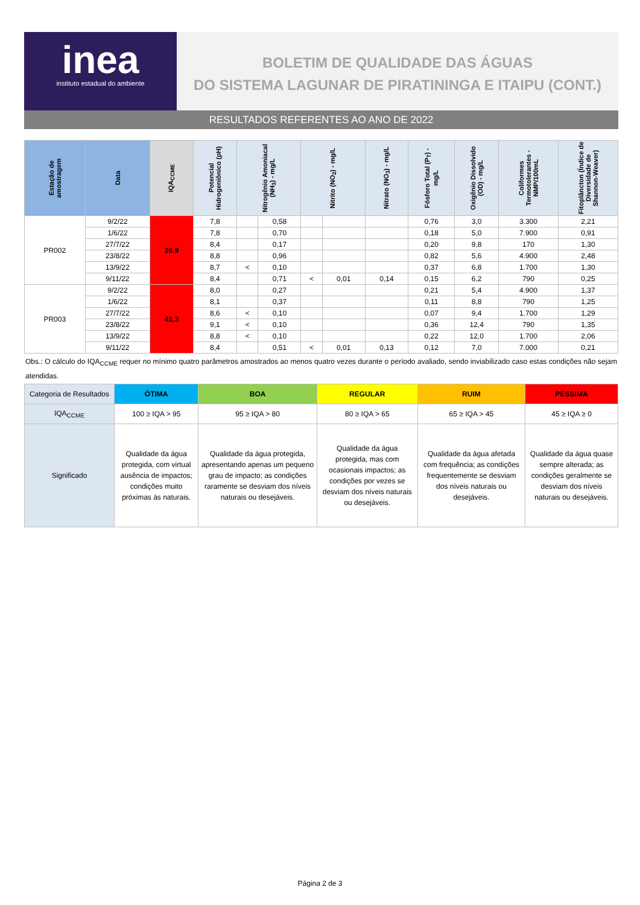inea
instituto estadual do ambiente
BOLETIM DE QUALIDADE DAS ÁGUAS
DO SISTEMA LAGUNAR DE PIRATININGA E ITAIPU (CONT.)
RESULTADOS REFERENTES AO ANO DE 2022
| Estação de amostragem | Data | IQA<sub>CCME</sub> | Potencial Hidrogeniônico (pH) | Nitrogênio Amoniacal (NH<sub>3</sub>) - mg/L | | Nitrito (NO<sub>2</sub>) - mg/L | | Nitrato (NO<sub>3</sub>) - mg/L | Fósforo Total (P<sub>T</sub>) - mg/L | Oxigênio Dissolvido (OD) - mg/L | Coliformes Termotolerantes - NMP/100mL | Fitoplâncton (Índice de Diversidade de Shannon-Weaver) |
| --- | --- | --- | --- | --- | --- | --- | --- | --- | --- | --- | --- | --- |
| PR002 | 9/2/22 | 26,9 | 7,8 | | 0,58 | | | | 0,76 | 3,0 | 3.300 | 2,21 |
| | 1/6/22 | | 7,8 | | 0,70 | | | | 0,18 | 5,0 | 7.900 | 0,91 |
| | 27/7/22 | | 8,4 | | 0,17 | | | | 0,20 | 9,8 | 170 | 1,30 |
| | 23/8/22 | | 8,8 | | 0,96 | | | | 0,82 | 5,6 | 4.900 | 2,48 |
| | 13/9/22 | | 8,7 | < | 0,10 | | | | 0,37 | 6,8 | 1.700 | 1,30 |
| | 9/11/22 | | 8,4 | | 0,71 | < | 0,01 | 0,14 | 0,15 | 6,2 | 790 | 0,25 |
| PR003 | 9/2/22 | 41,3 | 8,0 | | 0,27 | | | | 0,21 | 5,4 | 4.900 | 1,37 |
| | 1/6/22 | | 8,1 | | 0,37 | | | | 0,11 | 8,8 | 790 | 1,25 |
| | 27/7/22 | | 8,6 | < | 0,10 | | | | 0,07 | 9,4 | 1.700 | 1,29 |
| | 23/8/22 | | 9,1 | < | 0,10 | | | | 0,36 | 12,4 | 790 | 1,35 |
| | 13/9/22 | | 8,8 | < | 0,10 | | | | 0,22 | 12,0 | 1.700 | 2,06 |
| | 9/11/22 | | 8,4 | | 0,51 | < | 0,01 | 0,13 | 0,12 | 7,0 | 7.000 | 0,21 |
Obs.: O cálculo do IQA<sub>CCME</sub> requer no mínimo quatro parâmetros amostrados ao menos quatro vezes durante o período avaliado, sendo inviabilizado caso estas condições não sejam atendidas.
| Categoria de Resultados | ÓTIMA | BOA | REGULAR | RUIM | PÉSSIMA |
| IQA<sub>CCME</sub> | 100 ≥ IQA > 95 | 95 ≥ IQA > 80 | 80 ≥ IQA > 65 | 65 ≥ IQA > 45 | 45 ≥ IQA ≥ 0 |
| Significado | Qualidade da água protegida, com virtual ausência de impactos; condições muito próximas às naturais. | Qualidade da água protegida, apresentando apenas um pequeno grau de impacto; as condições raramente se desviam dos níveis naturais ou desejáveis. | Qualidade da água protegida, mas com ocasionais impactos; as condições por vezes se desviam dos níveis naturais ou desejáveis. | Qualidade da água afetada com frequência; as condições frequentemente se desviam dos níveis naturais ou desejáveis. | Qualidade da água quase sempre alterada; as condições geralmente se desviam dos níveis naturais ou desejáveis. |
Página 2 de 3